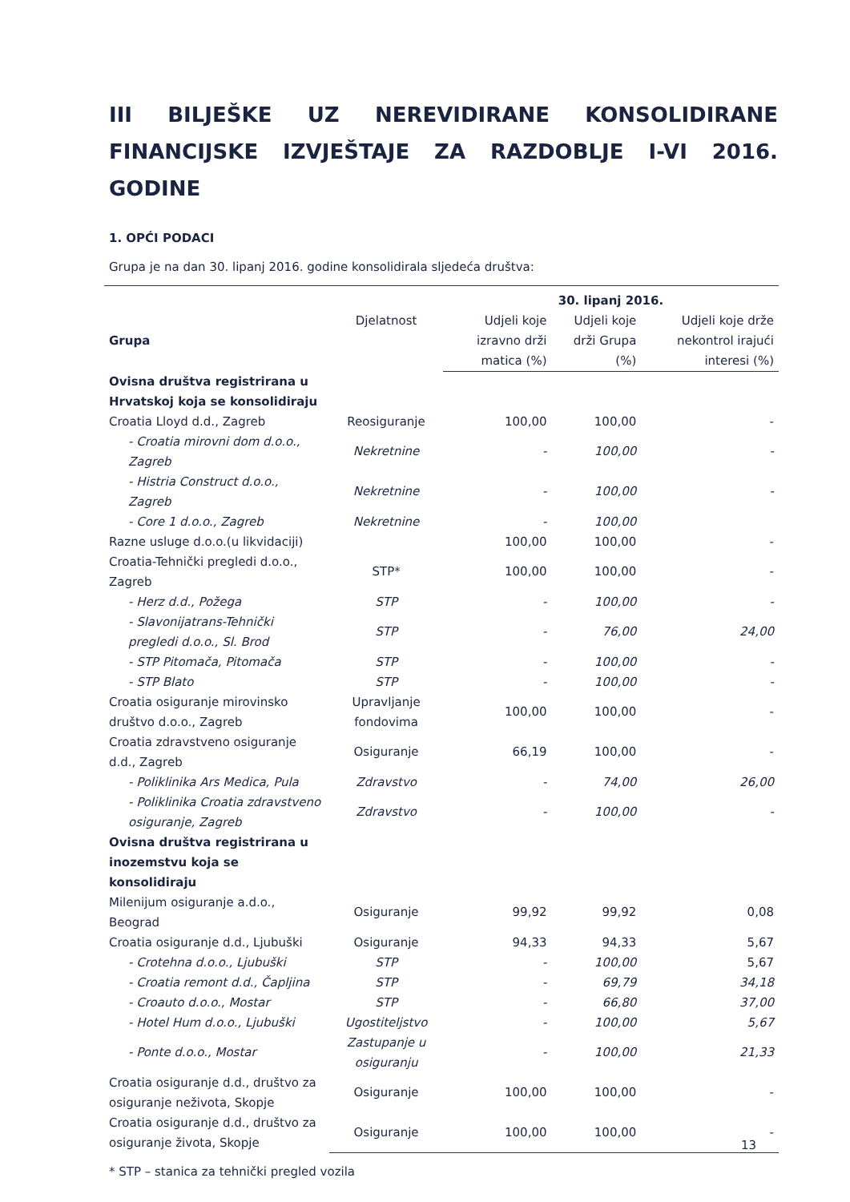III BILJEŠKE UZ NEREVIDIRANE KONSOLIDIRANE FINANCIJSKE IZVJEŠTAJE ZA RAZDOBLJE I-VI 2016. GODINE
1. OPĆI PODACI
Grupa je na dan 30. lipanj 2016. godine konsolidirala sljedeća društva:
| | | 30. lipanj 2016. | | |
| --- | --- | --- | --- | --- |
| Grupa | Djelatnost | Udjeli koje izravno drži matica (%) | Udjeli koje drži Grupa (%) | Udjeli koje drže nekontrol irajući interesi (%) |
| Ovisna društva registrirana u Hrvatskoj koja se konsolidiraju | | | | |
| Croatia Lloyd d.d., Zagreb | Reosiguranje | 100,00 | 100,00 | - |
| - Croatia mirovni dom d.o.o., Zagreb | Nekretnine | - | 100,00 | - |
| - Histria Construct d.o.o., Zagreb | Nekretnine | - | 100,00 | - |
| - Core 1 d.o.o., Zagreb | Nekretnine | - | 100,00 | |
| Razne usluge d.o.o.(u likvidaciji) | | 100,00 | 100,00 | - |
| Croatia-Tehnički pregledi d.o.o., Zagreb | STP* | 100,00 | 100,00 | - |
| - Herz d.d., Požega | STP | - | 100,00 | - |
| - Slavonijatrans-Tehnički pregledi d.o.o., Sl. Brod | STP | - | 76,00 | 24,00 |
| - STP Pitomača, Pitomača | STP | - | 100,00 | - |
| - STP Blato | STP | - | 100,00 | - |
| Croatia osiguranje mirovinsko društvo d.o.o., Zagreb | Upravljanje fondovima | 100,00 | 100,00 | - |
| Croatia zdravstveno osiguranje d.d., Zagreb | Osiguranje | 66,19 | 100,00 | - |
| - Poliklinika Ars Medica, Pula | Zdravstvo | - | 74,00 | 26,00 |
| - Poliklinika Croatia zdravstveno osiguranje, Zagreb | Zdravstvo | - | 100,00 | - |
| Ovisna društva registrirana u inozemstvu koja se konsolidiraju | | | | |
| Milenijum osiguranje a.d.o., Beograd | Osiguranje | 99,92 | 99,92 | 0,08 |
| Croatia osiguranje d.d., Ljubuški | Osiguranje | 94,33 | 94,33 | 5,67 |
| - Crotehna d.o.o., Ljubuški | STP | - | 100,00 | 5,67 |
| - Croatia remont d.d., Čapljina | STP | - | 69,79 | 34,18 |
| - Croauto d.o.o., Mostar | STP | - | 66,80 | 37,00 |
| - Hotel Hum d.o.o., Ljubuški | Ugostiteljstvo | - | 100,00 | 5,67 |
| - Ponte d.o.o., Mostar | Zastupanje u osiguranju | - | 100,00 | 21,33 |
| Croatia osiguranje d.d., društvo za osiguranje neživota, Skopje | Osiguranje | 100,00 | 100,00 | - |
| Croatia osiguranje d.d., društvo za osiguranje života, Skopje | Osiguranje | 100,00 | 100,00 | - |
* STP – stanica za tehnički pregled vozila
13